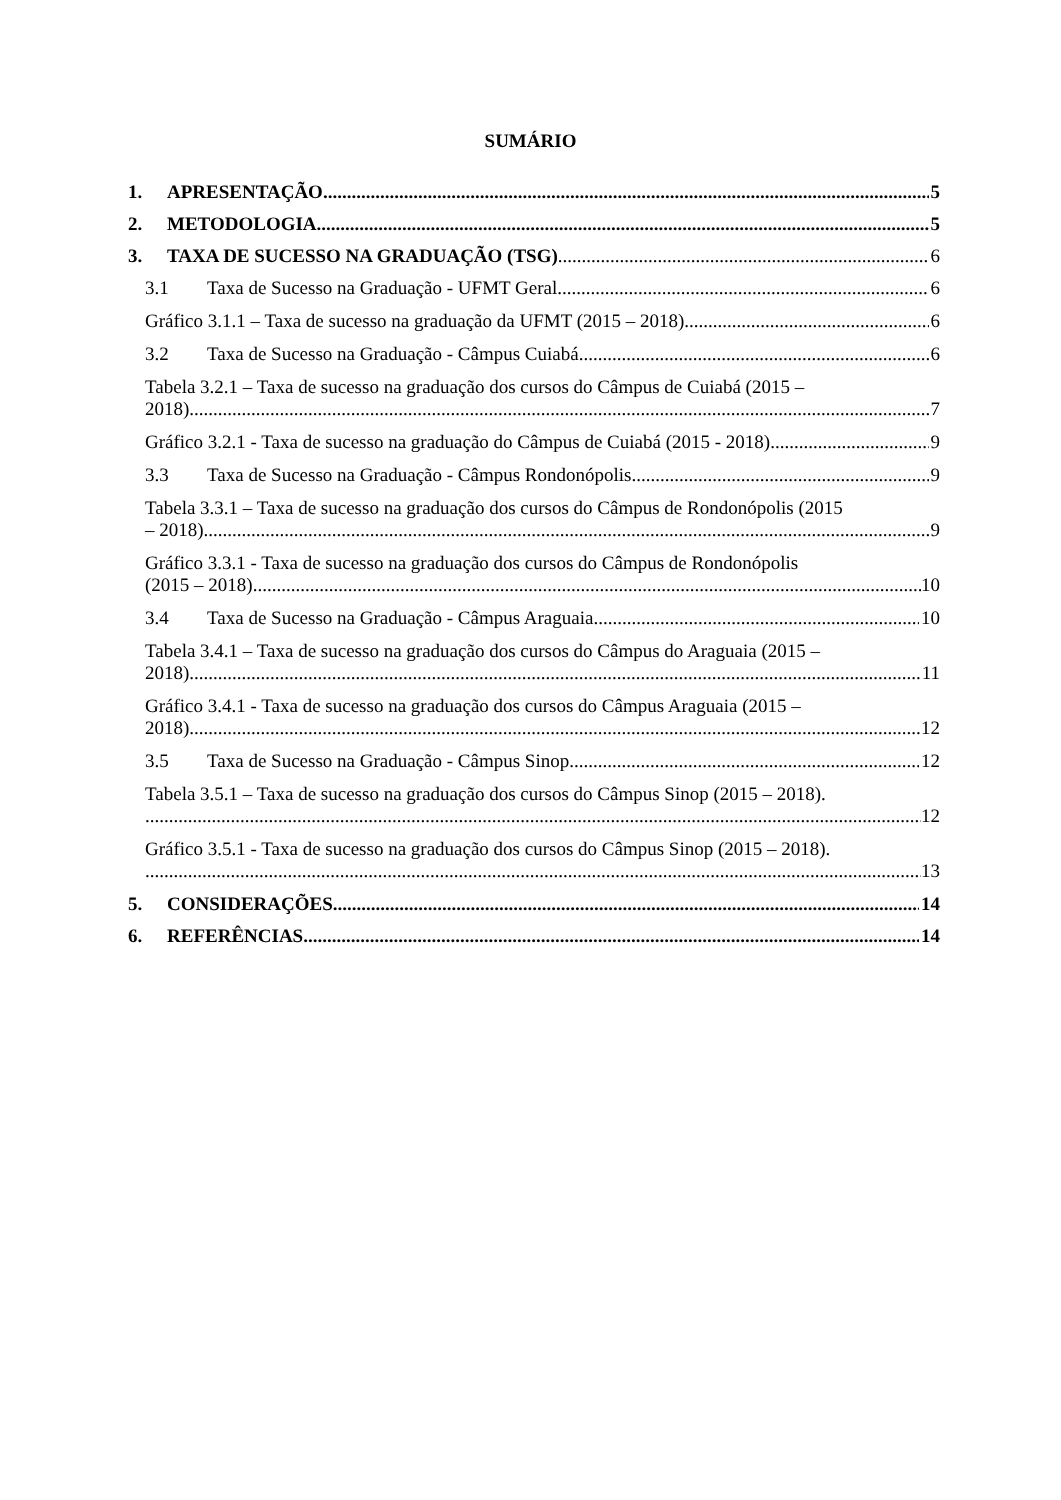SUMÁRIO
1. APRESENTAÇÃO 5
2. METODOLOGIA 5
3. TAXA DE SUCESSO NA GRADUAÇÃO (TSG) 6
3.1 Taxa de Sucesso na Graduação - UFMT Geral 6
Gráfico 3.1.1 – Taxa de sucesso na graduação da UFMT (2015 – 2018) 6
3.2 Taxa de Sucesso na Graduação - Câmpus Cuiabá 6
Tabela 3.2.1 – Taxa de sucesso na graduação dos cursos do Câmpus de Cuiabá (2015 –
2018). 7
Gráfico 3.2.1 - Taxa de sucesso na graduação do Câmpus de Cuiabá (2015 - 2018) 9
3.3 Taxa de Sucesso na Graduação - Câmpus Rondonópolis 9
Tabela 3.3.1 – Taxa de sucesso na graduação dos cursos do Câmpus de Rondonópolis (2015
– 2018). 9
Gráfico 3.3.1 - Taxa de sucesso na graduação dos cursos do Câmpus de Rondonópolis
(2015 – 2018). 10
3.4 Taxa de Sucesso na Graduação - Câmpus Araguaia 10
Tabela 3.4.1 – Taxa de sucesso na graduação dos cursos do Câmpus do Araguaia (2015 –
2018). 11
Gráfico 3.4.1 - Taxa de sucesso na graduação dos cursos do Câmpus Araguaia (2015 –
2018). 12
3.5 Taxa de Sucesso na Graduação - Câmpus Sinop 12
Tabela 3.5.1 – Taxa de sucesso na graduação dos cursos do Câmpus Sinop (2015 – 2018).
12
Gráfico 3.5.1 - Taxa de sucesso na graduação dos cursos do Câmpus Sinop (2015 – 2018).
13
5. CONSIDERAÇÕES 14
6. REFERÊNCIAS 14